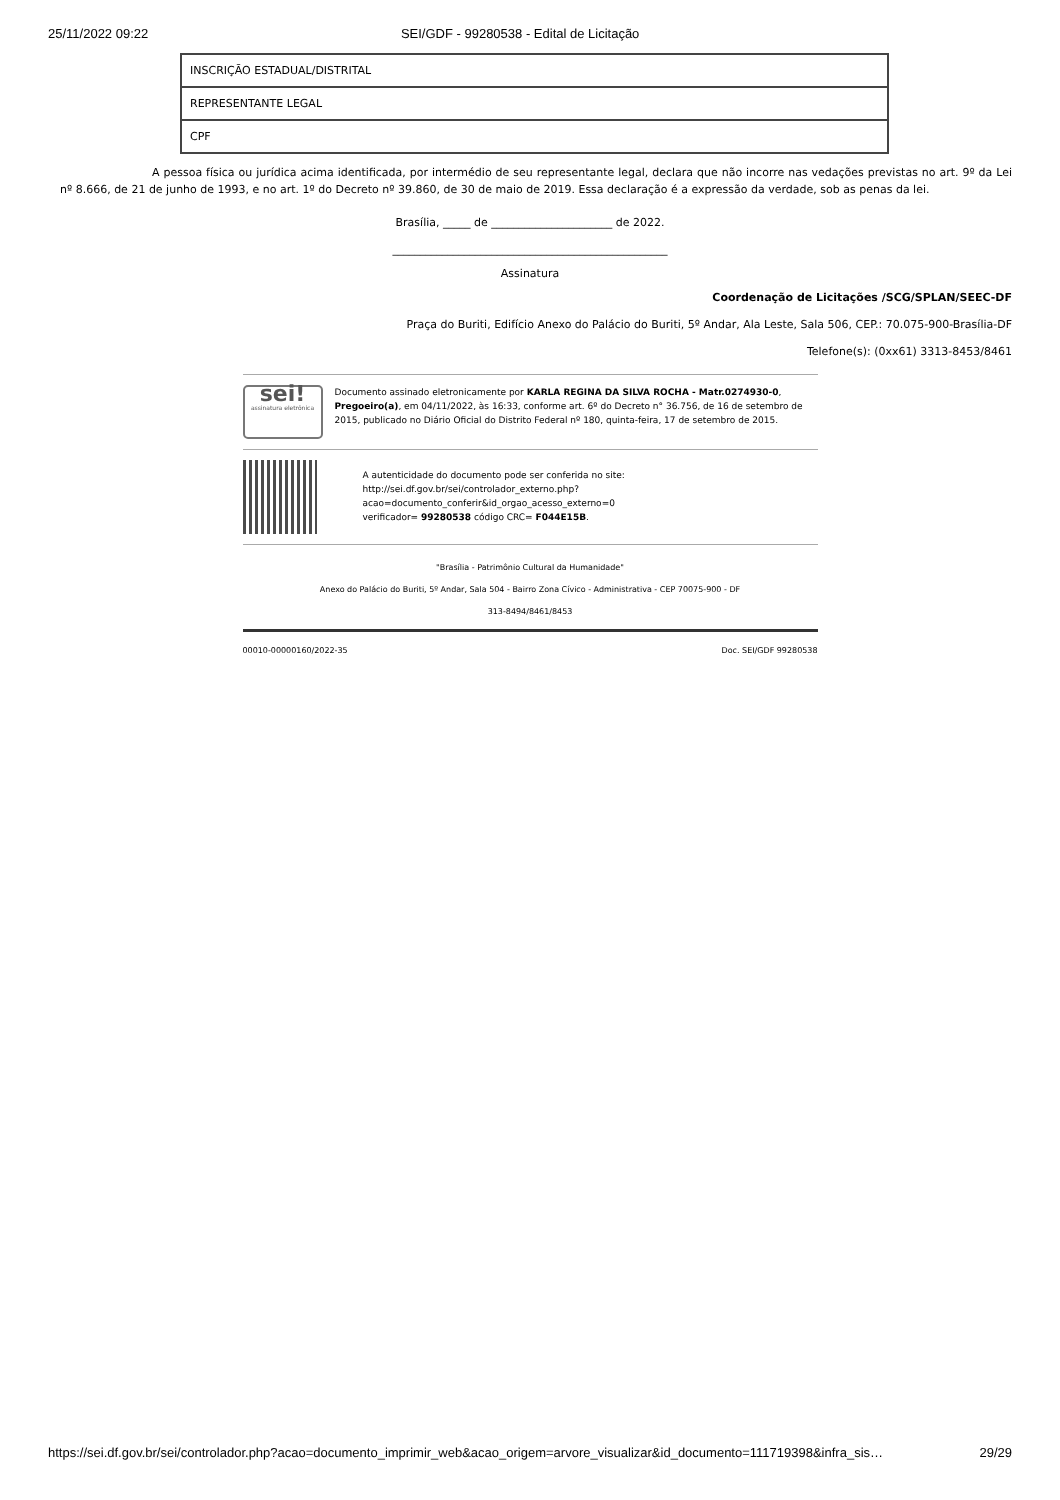25/11/2022 09:22 SEI/GDF - 99280538 - Edital de Licitação
| INSCRIÇÃO ESTADUAL/DISTRITAL |
| REPRESENTANTE LEGAL |
| CPF |
A pessoa física ou jurídica acima identificada, por intermédio de seu representante legal, declara que não incorre nas vedações previstas no art. 9º da Lei nº 8.666, de 21 de junho de 1993, e no art. 1º do Decreto nº 39.860, de 30 de maio de 2019. Essa declaração é a expressão da verdade, sob as penas da lei.
Brasília, _____ de ______________________ de 2022.
__________________________________________________
Assinatura
Coordenação de Licitações /SCG/SPLAN/SEEC-DF
Praça do Buriti, Edifício Anexo do Palácio do Buriti, 5º Andar, Ala Leste, Sala 506, CEP.: 70.075-900-Brasília-DF
Telefone(s): (0xx61) 3313-8453/8461
sei!
assinatura eletrônica
Documento assinado eletronicamente por KARLA REGINA DA SILVA ROCHA - Matr.0274930-0, Pregoeiro(a), em 04/11/2022, às 16:33, conforme art. 6º do Decreto n° 36.756, de 16 de setembro de 2015, publicado no Diário Oficial do Distrito Federal nº 180, quinta-feira, 17 de setembro de 2015.
A autenticidade do documento pode ser conferida no site:
http://sei.df.gov.br/sei/controlador_externo.php?
acao=documento_conferir&id_orgao_acesso_externo=0
verificador= 99280538 código CRC= F044E15B.
"Brasília - Patrimônio Cultural da Humanidade"
Anexo do Palácio do Buriti, 5º Andar, Sala 504 - Bairro Zona Cívico - Administrativa - CEP 70075-900 - DF
313-8494/8461/8453
00010-00000160/2022-35 Doc. SEI/GDF 99280538
https://sei.df.gov.br/sei/controlador.php?acao=documento_imprimir_web&acao_origem=arvore_visualizar&id_documento=111719398&infra_sis… 29/29